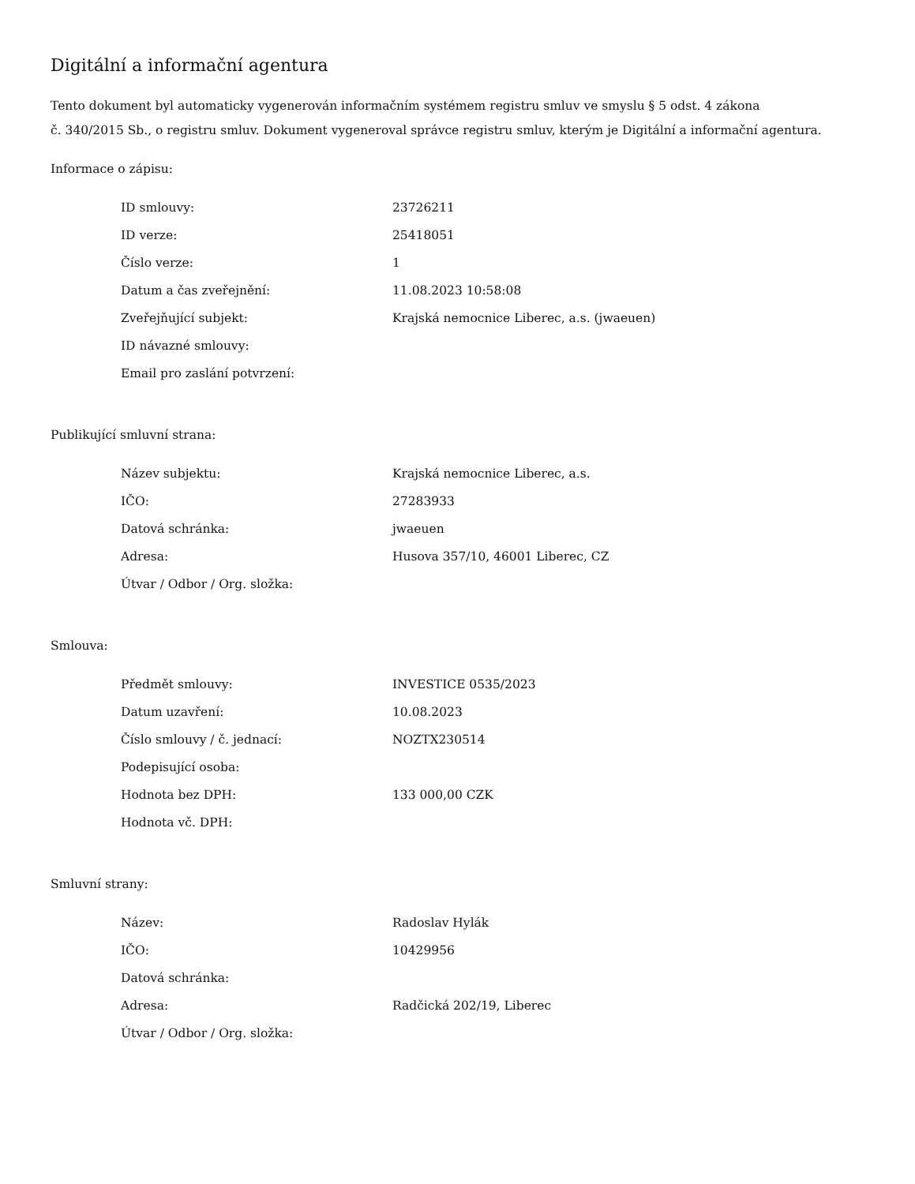Digitální a informační agentura
Tento dokument byl automaticky vygenerován informačním systémem registru smluv ve smyslu § 5 odst. 4 zákona
č. 340/2015 Sb., o registru smluv. Dokument vygeneroval správce registru smluv, kterým je Digitální a informační agentura.
Informace o zápisu:
| ID smlouvy: | 23726211 |
| ID verze: | 25418051 |
| Číslo verze: | 1 |
| Datum a čas zveřejnění: | 11.08.2023 10:58:08 |
| Zveřejňující subjekt: | Krajská nemocnice Liberec, a.s. (jwaeuen) |
| ID návazné smlouvy: | |
| Email pro zaslání potvrzení: | |
Publikující smluvní strana:
| Název subjektu: | Krajská nemocnice Liberec, a.s. |
| IČO: | 27283933 |
| Datová schránka: | jwaeuen |
| Adresa: | Husova 357/10, 46001 Liberec, CZ |
| Útvar / Odbor / Org. složka: | |
Smlouva:
| Předmět smlouvy: | INVESTICE 0535/2023 |
| Datum uzavření: | 10.08.2023 |
| Číslo smlouvy / č. jednací: | NOZTX230514 |
| Podepisující osoba: | |
| Hodnota bez DPH: | 133 000,00 CZK |
| Hodnota vč. DPH: | |
Smluvní strany:
| Název: | Radoslav Hylák |
| IČO: | 10429956 |
| Datová schránka: | |
| Adresa: | Radčická 202/19, Liberec |
| Útvar / Odbor / Org. složka: | |